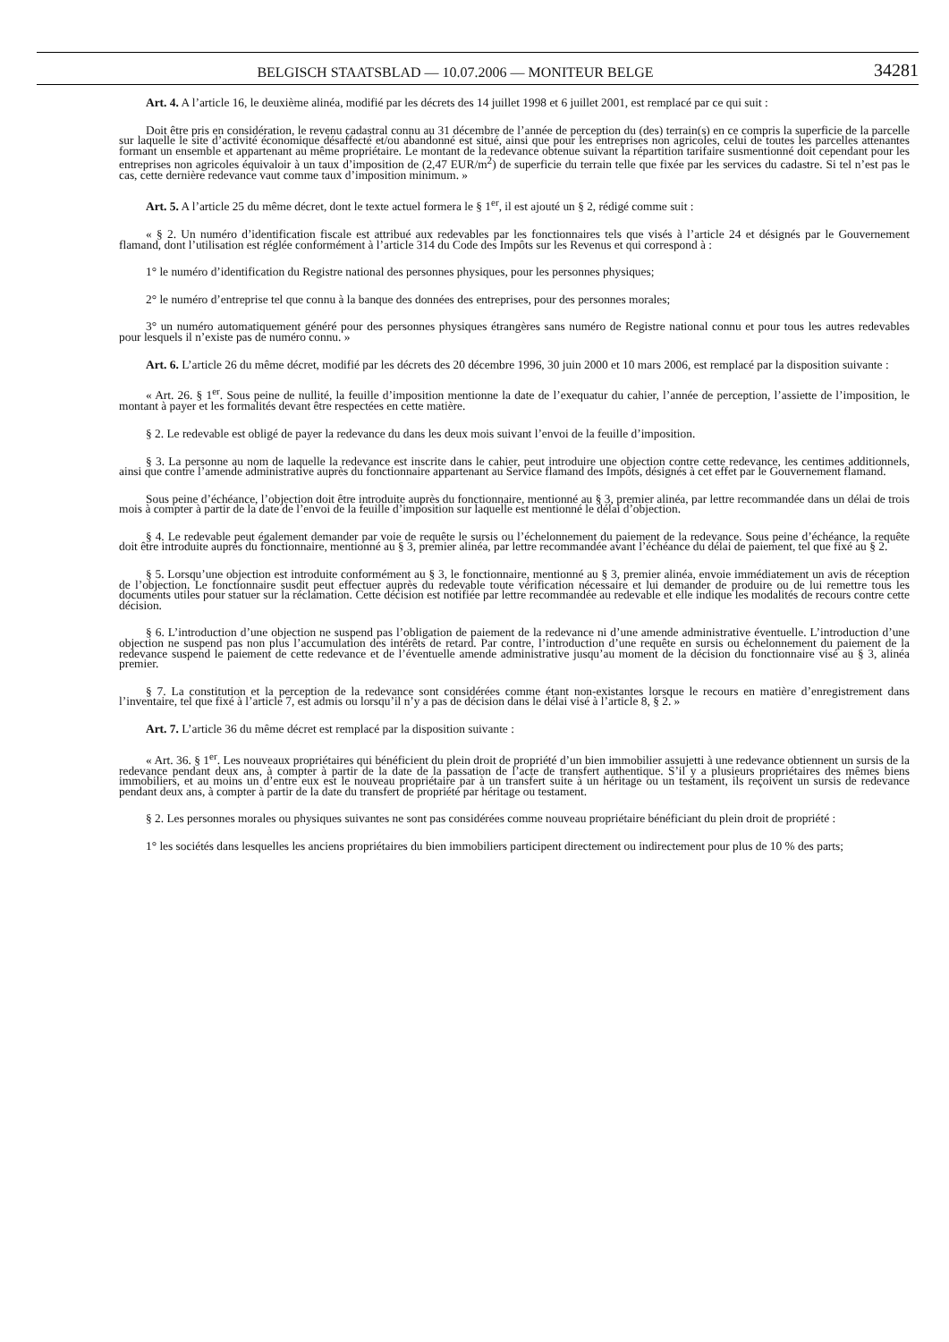BELGISCH STAATSBLAD — 10.07.2006 — MONITEUR BELGE 34281
Art. 4. A l’article 16, le deuxième alinéa, modifié par les décrets des 14 juillet 1998 et 6 juillet 2001, est remplacé par ce qui suit :
Doit être pris en considération, le revenu cadastral connu au 31 décembre de l’année de perception du (des) terrain(s) en ce compris la superficie de la parcelle sur laquelle le site d’activité économique désaffecté et/ou abandonné est situé, ainsi que pour les entreprises non agricoles, celui de toutes les parcelles attenantes formant un ensemble et appartenant au même propriétaire. Le montant de la redevance obtenue suivant la répartition tarifaire susmentionné doit cependant pour les entreprises non agricoles équivaloir à un taux d’imposition de (2,47 EUR/m<sup>2</sup>) de superficie du terrain telle que fixée par les services du cadastre. Si tel n’est pas le cas, cette dernière redevance vaut comme taux d’imposition minimum. »
Art. 5. A l’article 25 du même décret, dont le texte actuel formera le § 1<sup>er</sup>, il est ajouté un § 2, rédigé comme suit :
« § 2. Un numéro d’identification fiscale est attribué aux redevables par les fonctionnaires tels que visés à l’article 24 et désignés par le Gouvernement flamand, dont l’utilisation est réglée conformément à l’article 314 du Code des Impôts sur les Revenus et qui correspond à :
1° le numéro d’identification du Registre national des personnes physiques, pour les personnes physiques;
2° le numéro d’entreprise tel que connu à la banque des données des entreprises, pour des personnes morales;
3° un numéro automatiquement généré pour des personnes physiques étrangères sans numéro de Registre national connu et pour tous les autres redevables pour lesquels il n’existe pas de numéro connu. »
Art. 6. L’article 26 du même décret, modifié par les décrets des 20 décembre 1996, 30 juin 2000 et 10 mars 2006, est remplacé par la disposition suivante :
« Art. 26. § 1<sup>er</sup>. Sous peine de nullité, la feuille d’imposition mentionne la date de l’exequatur du cahier, l’année de perception, l’assiette de l’imposition, le montant à payer et les formalités devant être respectées en cette matière.
§ 2. Le redevable est obligé de payer la redevance du dans les deux mois suivant l’envoi de la feuille d’imposition.
§ 3. La personne au nom de laquelle la redevance est inscrite dans le cahier, peut introduire une objection contre cette redevance, les centimes additionnels, ainsi que contre l’amende administrative auprès du fonctionnaire appartenant au Service flamand des Impôts, désignés à cet effet par le Gouvernement flamand.
Sous peine d’échéance, l’objection doit être introduite auprès du fonctionnaire, mentionné au § 3, premier alinéa, par lettre recommandée dans un délai de trois mois à compter à partir de la date de l’envoi de la feuille d’imposition sur laquelle est mentionné le délai d’objection.
§ 4. Le redevable peut également demander par voie de requête le sursis ou l’échelonnement du paiement de la redevance. Sous peine d’échéance, la requête doit être introduite auprès du fonctionnaire, mentionné au § 3, premier alinéa, par lettre recommandée avant l’échéance du délai de paiement, tel que fixé au § 2.
§ 5. Lorsqu’une objection est introduite conformément au § 3, le fonctionnaire, mentionné au § 3, premier alinéa, envoie immédiatement un avis de réception de l’objection. Le fonctionnaire susdit peut effectuer auprès du redevable toute vérification nécessaire et lui demander de produire ou de lui remettre tous les documents utiles pour statuer sur la réclamation. Cette décision est notifiée par lettre recommandée au redevable et elle indique les modalités de recours contre cette décision.
§ 6. L’introduction d’une objection ne suspend pas l’obligation de paiement de la redevance ni d’une amende administrative éventuelle. L’introduction d’une objection ne suspend pas non plus l’accumulation des intérêts de retard. Par contre, l’introduction d’une requête en sursis ou échelonnement du paiement de la redevance suspend le paiement de cette redevance et de l’éventuelle amende administrative jusqu’au moment de la décision du fonctionnaire visé au § 3, alinéa premier.
§ 7. La constitution et la perception de la redevance sont considérées comme étant non-existantes lorsque le recours en matière d’enregistrement dans l’inventaire, tel que fixé à l’article 7, est admis ou lorsqu’il n’y a pas de décision dans le délai visé à l’article 8, § 2. »
Art. 7. L’article 36 du même décret est remplacé par la disposition suivante :
« Art. 36. § 1<sup>er</sup>. Les nouveaux propriétaires qui bénéficient du plein droit de propriété d’un bien immobilier assujetti à une redevance obtiennent un sursis de la redevance pendant deux ans, à compter à partir de la date de la passation de l’acte de transfert authentique. S’il y a plusieurs propriétaires des mêmes biens immobiliers, et au moins un d’entre eux est le nouveau propriétaire par à un transfert suite à un héritage ou un testament, ils reçoivent un sursis de redevance pendant deux ans, à compter à partir de la date du transfert de propriété par héritage ou testament.
§ 2. Les personnes morales ou physiques suivantes ne sont pas considérées comme nouveau propriétaire bénéficiant du plein droit de propriété :
1° les sociétés dans lesquelles les anciens propriétaires du bien immobiliers participent directement ou indirectement pour plus de 10 % des parts;